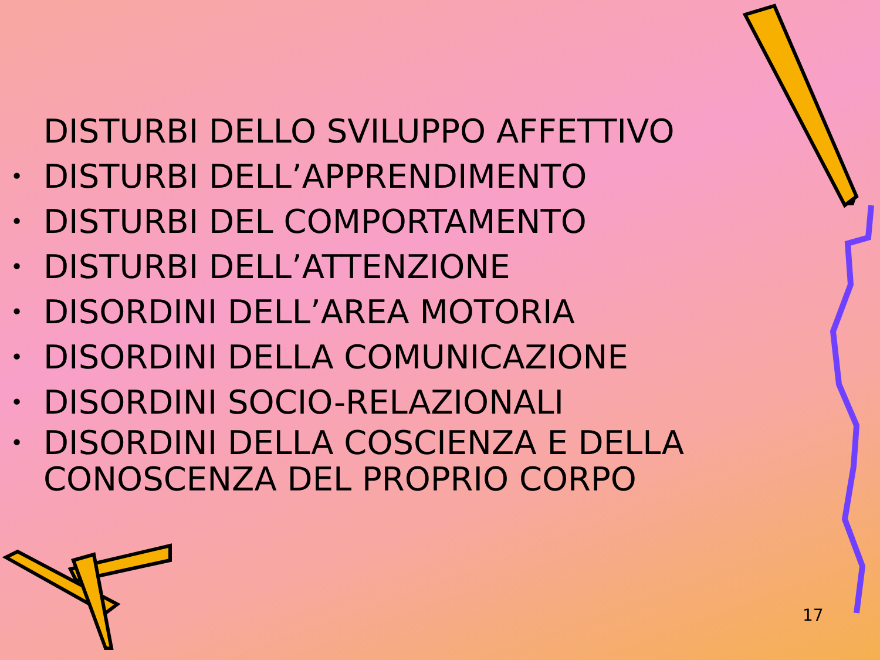DISTURBI DELLO SVILUPPO AFFETTIVO
• DISTURBI DELL’APPRENDIMENTO
• DISTURBI DEL COMPORTAMENTO
• DISTURBI DELL’ATTENZIONE
• DISORDINI DELL’AREA MOTORIA
• DISORDINI DELLA COMUNICAZIONE
• DISORDINI SOCIO-RELAZIONALI
• DISORDINI DELLA COSCIENZA E DELLA CONOSCENZA DEL PROPRIO CORPO
17